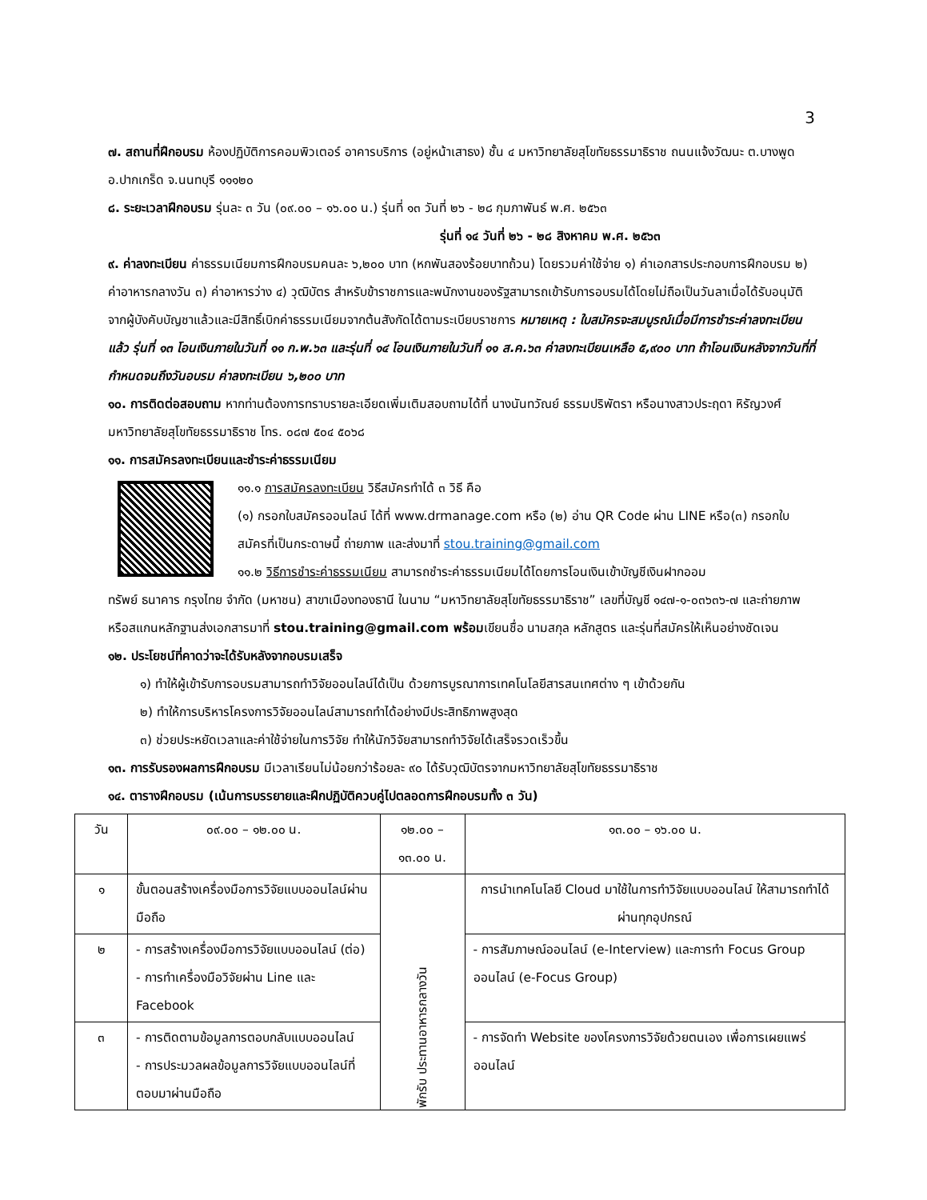3
๗. สถานที่ฝึกอบรม ห้องปฏิบัติการคอมพิวเตอร์ อาคารบริการ (อยู่หน้าเสาธง) ชั้น ๔ มหาวิทยาลัยสุโขทัยธรรมาธิราช ถนนแจ้งวัฒนะ ต.บางพูด อ.ปากเกร็ด จ.นนทบุรี ๑๑๑๒๐
๘. ระยะเวลาฝึกอบรม รุ่นละ ๓ วัน (๐๙.๐๐ – ๑๖.๐๐ น.) รุ่นที่ ๑๓ วันที่ ๒๖ - ๒๘ กุมภาพันธ์ พ.ศ. ๒๕๖๓
รุ่นที่ ๑๔ วันที่ ๒๖ - ๒๘ สิงหาคม พ.ศ. ๒๕๖๓
๙. ค่าลงทะเบียน ค่าธรรมเนียมการฝึกอบรมคนละ ๖,๒๐๐ บาท (หกพันสองร้อยบาทถ้วน) โดยรวมค่าใช้จ่าย ๑) ค่าเอกสารประกอบการฝึกอบรม ๒) ค่าอาหารกลางวัน ๓) ค่าอาหารว่าง ๔) วุฒิบัตร สำหรับข้าราชการและพนักงานของรัฐสามารถเข้ารับการอบรมได้โดยไม่ถือเป็นวันลาเมื่อได้รับอนุมัติจากผู้บังคับบัญชาแล้วและมีสิทธิ์เบิกค่าธรรมเนียมจากต้นสังกัดได้ตามระเบียบราชการ หมายเหตุ : ใบสมัครจะสมบูรณ์เมื่อมีการชำระค่าลงทะเบียนแล้ว รุ่นที่ ๑๓ โอนเงินภายในวันที่ ๑๑ ก.พ.๖๓ และรุ่นที่ ๑๔ โอนเงินภายในวันที่ ๑๑ ส.ค.๖๓ ค่าลงทะเบียนเหลือ ๕,๙๐๐ บาท ถ้าโอนเงินหลังจากวันที่ที่กำหนดจนถึงวันอบรม ค่าลงทะเบียน ๖,๒๐๐ บาท
๑๐. การติดต่อสอบถาม หากท่านต้องการทราบรายละเอียดเพิ่มเติมสอบถามได้ที่ นางนันทวัณย์ ธรรมปริพัตรา หรือนางสาวประฤดา หิรัญวงศ์ มหาวิทยาลัยสุโขทัยธรรมาธิราช โทร. ๐๘๗ ๕๐๔ ๕๐๖๘
๑๑. การสมัครลงทะเบียนและชำระค่าธรรมเนียม
๑๑.๑ การสมัครลงทะเบียน วิธีสมัครทำได้ ๓ วิธี คือ
(๑) กรอกใบสมัครออนไลน์ ได้ที่ www.drmanage.com หรือ (๒) อ่าน QR Code ผ่าน LINE หรือ(๓) กรอกใบสมัครที่เป็นกระดาษนี้ ถ่ายภาพ และส่งมาที่ stou.training@gmail.com
๑๑.๒ วิธีการชำระค่าธรรมเนียม สามารถชำระค่าธรรมเนียมได้โดยการโอนเงินเข้าบัญชีเงินฝากออม
ทรัพย์ ธนาคาร กรุงไทย จำกัด (มหาชน) สาขาเมืองทองธานี ในนาม “มหาวิทยาลัยสุโขทัยธรรมาธิราช” เลขที่บัญชี ๑๔๗-๑-๐๓๖๓๖-๗ และถ่ายภาพหรือสแกนหลักฐานส่งเอกสารมาที่ stou.training@gmail.com พร้อมเขียนชื่อ นามสกุล หลักสูตร และรุ่นที่สมัครให้เห็นอย่างชัดเจน
๑๒. ประโยชน์ที่คาดว่าจะได้รับหลังจากอบรมเสร็จ
๑) ทำให้ผู้เข้ารับการอบรมสามารถทำวิจัยออนไลน์ได้เป็น ด้วยการบูรณาการเทคโนโลยีสารสนเทศต่าง ๆ เข้าด้วยกัน
๒) ทำให้การบริหารโครงการวิจัยออนไลน์สามารถทำได้อย่างมีประสิทธิภาพสูงสุด
๓) ช่วยประหยัดเวลาและค่าใช้จ่ายในการวิจัย ทำให้นักวิจัยสามารถทำวิจัยได้เสร็จรวดเร็วขึ้น
๑๓. การรับรองผลการฝึกอบรม มีเวลาเรียนไม่น้อยกว่าร้อยละ ๙๐ ได้รับวุฒิบัตรจากมหาวิทยาลัยสุโขทัยธรรมาธิราช
๑๔. ตารางฝึกอบรม (เน้นการบรรยายและฝึกปฏิบัติควบคู่ไปตลอดการฝึกอบรมทั้ง ๓ วัน)
| วัน | ๐๙.๐๐ – ๑๒.๐๐ น. | ๑๒.๐๐ – ๑๓.๐๐ น. | ๑๓.๐๐ – ๑๖.๐๐ น. |
| --- | --- | --- | --- |
| ๑ | ขั้นตอนสร้างเครื่องมือการวิจัยแบบออนไลน์ผ่านมือถือ | พักรับ ประทานอาหารกลางวัน | การนำเทคโนโลยี Cloud มาใช้ในการทำวิจัยแบบออนไลน์ ให้สามารถทำได้ผ่านทุกอุปกรณ์ |
| ๒ | - การสร้างเครื่องมือการวิจัยแบบออนไลน์ (ต่อ) - การทำเครื่องมือวิจัยผ่าน Line และ Facebook | | - การสัมภาษณ์ออนไลน์ (e-Interview) และการทำ Focus Group ออนไลน์ (e-Focus Group) |
| ๓ | - การติดตามข้อมูลการตอบกลับแบบออนไลน์ - การประมวลผลข้อมูลการวิจัยแบบออนไลน์ที่ตอบมาผ่านมือถือ | | - การจัดทำ Website ของโครงการวิจัยด้วยตนเอง เพื่อการเผยแพร่ออนไลน์ |